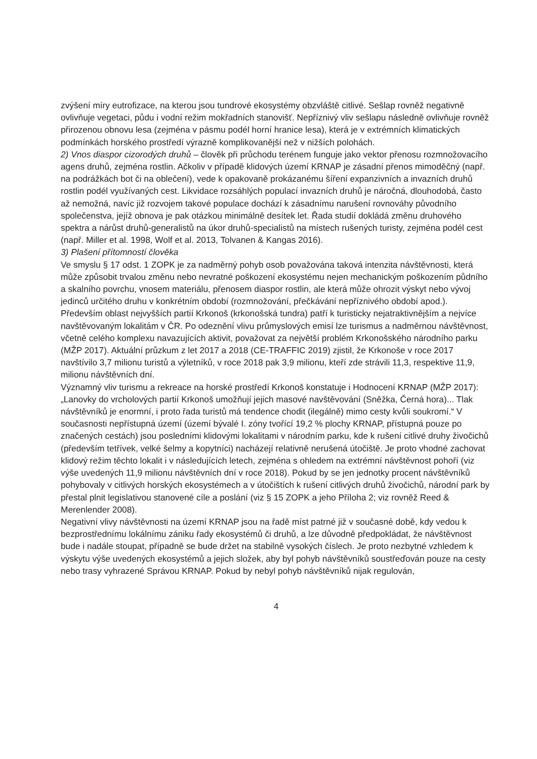zvýšení míry eutrofizace, na kterou jsou tundrové ekosystémy obzvláště citlivé. Sešlap rovněž negativně ovlivňuje vegetaci, půdu i vodní režim mokřadních stanovišť. Nepříznivý vliv sešlapu následně ovlivňuje rovněž přirozenou obnovu lesa (zejména v pásmu podél horní hranice lesa), která je v extrémních klimatických podmínkách horského prostředí výrazně komplikovanější než v nižších polohách.
2) Vnos diaspor cizorodých druhů – člověk při průchodu terénem funguje jako vektor přenosu rozmnožovacího agens druhů, zejména rostlin. Ačkoliv v případě klidových území KRNAP je zásadní přenos mimoděčný (např. na podrážkách bot či na oblečení), vede k opakovaně prokázanému šíření expanzivních a invazních druhů rostlin podél využívaných cest. Likvidace rozsáhlých populací invazních druhů je náročná, dlouhodobá, často až nemožná, navíc již rozvojem takové populace dochází k zásadnímu narušení rovnováhy původního společenstva, jejíž obnova je pak otázkou minimálně desítek let. Řada studií dokládá změnu druhového spektra a nárůst druhů-generalistů na úkor druhů-specialistů na místech rušených turisty, zejména podél cest (např. Miller et al. 1998, Wolf et al. 2013, Tolvanen & Kangas 2016).
3) Plašení přítomností člověka
Ve smyslu § 17 odst. 1 ZOPK je za nadměrný pohyb osob považována taková intenzita návštěvnosti, která může způsobit trvalou změnu nebo nevratné poškození ekosystému nejen mechanickým poškozením půdního a skalního povrchu, vnosem materiálu, přenosem diaspor rostlin, ale která může ohrozit výskyt nebo vývoj jedinců určitého druhu v konkrétním období (rozmnožování, přečkávání nepříznivého období apod.).
Především oblast nejvyšších partií Krkonoš (krkonošská tundra) patří k turisticky nejatraktivnějším a nejvíce navštěvovaným lokalitám v ČR. Po odeznění vlivu průmyslových emisí lze turismus a nadměrnou návštěvnost, včetně celého komplexu navazujících aktivit, považovat za největší problém Krkonošského národního parku (MŽP 2017). Aktuální průzkum z let 2017 a 2018 (CE-TRAFFIC 2019) zjistil, že Krkonoše v roce 2017 navštívilo 3,7 milionu turistů a výletníků, v roce 2018 pak 3,9 milionu, kteří zde strávili 11,3, respektive 11,9, milionu návštěvních dní.
Významný vliv turismu a rekreace na horské prostředí Krkonoš konstatuje i Hodnocení KRNAP (MŽP 2017): „Lanovky do vrcholových partií Krkonoš umožňují jejich masové navštěvování (Sněžka, Černá hora)... Tlak návštěvníků je enormní, i proto řada turistů má tendence chodit (ilegálně) mimo cesty kvůli soukromí.“ V současnosti nepřístupná území (území bývalé I. zóny tvořící 19,2 % plochy KRNAP, přístupná pouze po značených cestách) jsou posledními klidovými lokalitami v národním parku, kde k rušení citlivé druhy živočichů (především tetřívek, velké šelmy a kopytníci) nacházejí relativně nerušená útočiště. Je proto vhodné zachovat klidový režim těchto lokalit i v následujících letech, zejména s ohledem na extrémní návštěvnost pohoří (viz výše uvedených 11,9 milionu návštěvních dní v roce 2018). Pokud by se jen jednotky procent návštěvníků pohybovaly v citlivých horských ekosystémech a v útočištích k rušení citlivých druhů živočichů, národní park by přestal plnit legislativou stanovené cíle a poslání (viz § 15 ZOPK a jeho Příloha 2; viz rovněž Reed & Merenlender 2008).
Negativní vlivy návštěvnosti na území KRNAP jsou na řadě míst patrné již v současné době, kdy vedou k bezprostřednímu lokálnímu zániku řady ekosystémů či druhů, a lze důvodně předpokládat, že návštěvnost bude i nadále stoupat, případně se bude držet na stabilně vysokých číslech. Je proto nezbytné vzhledem k výskytu výše uvedených ekosystémů a jejich složek, aby byl pohyb návštěvníků soustřeďován pouze na cesty nebo trasy vyhrazené Správou KRNAP. Pokud by nebyl pohyb návštěvníků nijak regulován,
4